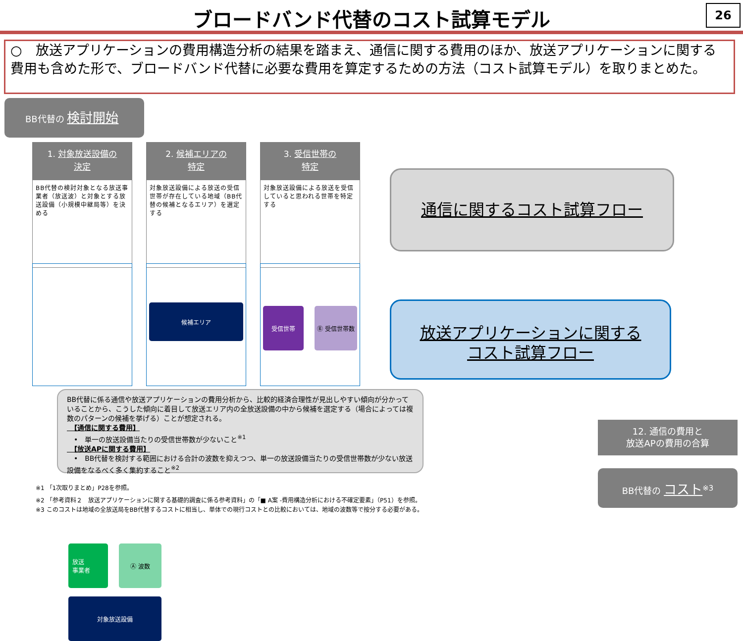ブロードバンド代替のコスト試算モデル 26
○　放送アプリケーションの費用構造分析の結果を踏まえ、通信に関する費用のほか、放送アプリケーションに関する費用も含めた形で、ブロードバンド代替に必要な費用を算定するための方法（コスト試算モデル）を取りまとめた。
BB代替の 検討開始
1. 対象放送設備の
決定
BB代替の検討対象となる放送事業者（放送波）と対象とする放送設備（小規模中継局等）を決める
2. 候補エリアの
特定
対象放送設備による放送の受信世帯が存在している地域（BB代替の候補となるエリア）を選定する
3. 受信世帯の
特定
対象放送設備による放送を受信していると思われる世帯を特定する
放送
事業者
Ⓐ 波数
対象放送設備
候補エリア 受信世帯 Ⓑ 受信世帯数
通信に関するコスト試算フロー
放送アプリケーションに関する
コスト試算フロー
BB代替に係る通信や放送アプリケーションの費用分析から、比較的経済合理性が見出しやすい傾向が分かっていることから、こうした傾向に着目して放送エリア内の全放送設備の中から候補を選定する（場合によっては複数のパターンの候補を挙げる）ことが想定される。
　【通信に関する費用】
　•　単一の放送設備当たりの受信世帯数が少ないこと<sup>※1</sup>
　【放送APに関する費用】
　•　BB代替を検討する範囲における合計の波数を抑えつつ、単一の放送設備当たりの受信世帯数が少ない放送設備をなるべく多く集約すること<sup>※2</sup>
12. 通信の費用と
放送APの費用の合算
BB代替の コスト<sup>※3</sup>
※1 「1次取りまとめ」P28を参照。
※2 「参考資料２　放送アプリケーションに関する基礎的調査に係る参考資料」の「■ A案 -費用構造分析における不確定要素」（P51）を参照。
※3 このコストは地域の全放送局をBB代替するコストに相当し、単体での現行コストとの比較においては、地域の波数等で按分する必要がある。